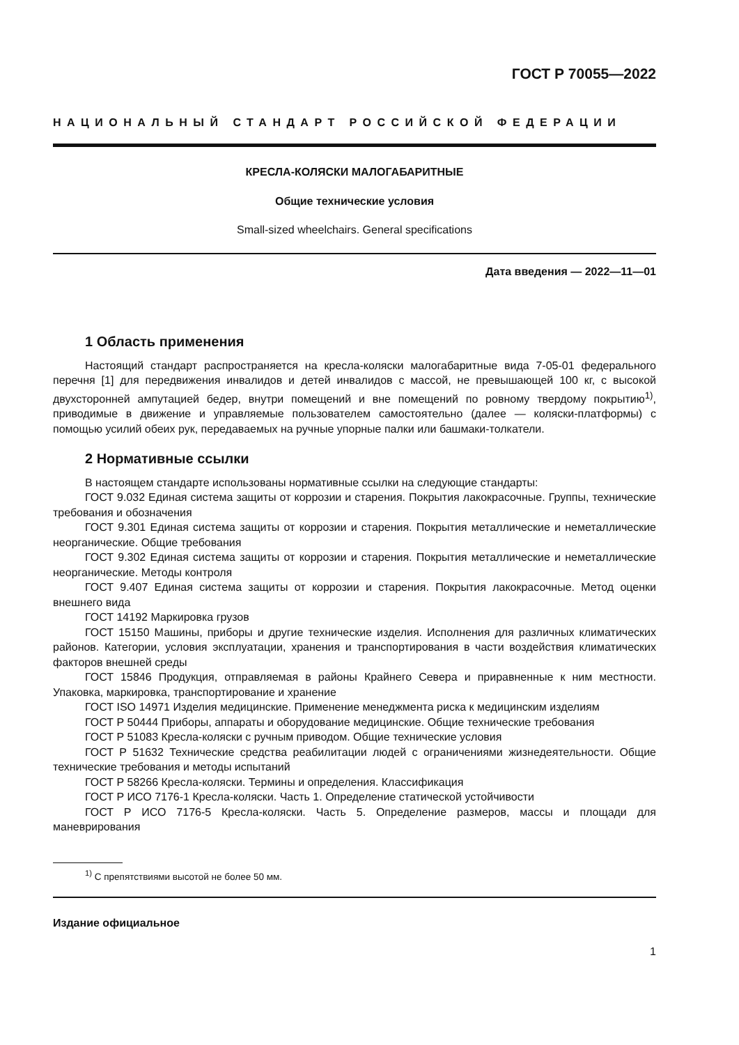ГОСТ Р 70055—2022
НАЦИОНАЛЬНЫЙ СТАНДАРТ РОССИЙСКОЙ ФЕДЕРАЦИИ
КРЕСЛА-КОЛЯСКИ МАЛОГАБАРИТНЫЕ
Общие технические условия
Small-sized wheelchairs. General specifications
Дата введения — 2022—11—01
1 Область применения
Настоящий стандарт распространяется на кресла-коляски малогабаритные вида 7-05-01 федерального перечня [1] для передвижения инвалидов и детей инвалидов с массой, не превышающей 100 кг, с высокой двухсторонней ампутацией бедер, внутри помещений и вне помещений по ровному твердому покрытию<sup>1)</sup>, приводимые в движение и управляемые пользователем самостоятельно (далее — коляски-платформы) с помощью усилий обеих рук, передаваемых на ручные упорные палки или башмаки-толкатели.
2 Нормативные ссылки
В настоящем стандарте использованы нормативные ссылки на следующие стандарты:
ГОСТ 9.032 Единая система защиты от коррозии и старения. Покрытия лакокрасочные. Группы, технические требования и обозначения
ГОСТ 9.301 Единая система защиты от коррозии и старения. Покрытия металлические и неметаллические неорганические. Общие требования
ГОСТ 9.302 Единая система защиты от коррозии и старения. Покрытия металлические и неметаллические неорганические. Методы контроля
ГОСТ 9.407 Единая система защиты от коррозии и старения. Покрытия лакокрасочные. Метод оценки внешнего вида
ГОСТ 14192 Маркировка грузов
ГОСТ 15150 Машины, приборы и другие технические изделия. Исполнения для различных климатических районов. Категории, условия эксплуатации, хранения и транспортирования в части воздействия климатических факторов внешней среды
ГОСТ 15846 Продукция, отправляемая в районы Крайнего Севера и приравненные к ним местности. Упаковка, маркировка, транспортирование и хранение
ГОСТ ISO 14971 Изделия медицинские. Применение менеджмента риска к медицинским изделиям
ГОСТ Р 50444 Приборы, аппараты и оборудование медицинские. Общие технические требования
ГОСТ Р 51083 Кресла-коляски с ручным приводом. Общие технические условия
ГОСТ Р 51632 Технические средства реабилитации людей с ограничениями жизнедеятельности. Общие технические требования и методы испытаний
ГОСТ Р 58266 Кресла-коляски. Термины и определения. Классификация
ГОСТ Р ИСО 7176-1 Кресла-коляски. Часть 1. Определение статической устойчивости
ГОСТ Р ИСО 7176-5 Кресла-коляски. Часть 5. Определение размеров, массы и площади для маневрирования
<sup>1)</sup> С препятствиями высотой не более 50 мм.
Издание официальное
1